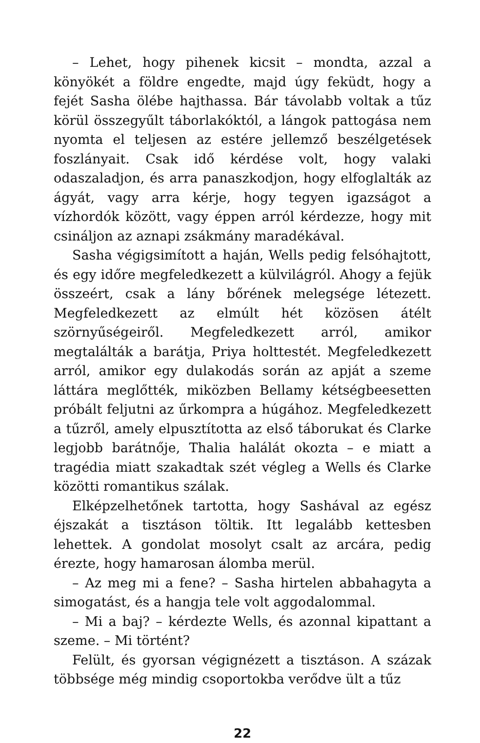– Lehet, hogy pihenek kicsit – mondta, azzal a könyökét a földre engedte, majd úgy feküdt, hogy a fejét Sasha ölébe hajthassa. Bár távolabb voltak a tűz körül összegyűlt táborlakóktól, a lángok pattogása nem nyomta el teljesen az estére jellemző beszélgetések foszlányait. Csak idő kérdése volt, hogy valaki odaszaladjon, és arra panaszkodjon, hogy elfoglalták az ágyát, vagy arra kérje, hogy tegyen igazságot a vízhordók között, vagy éppen arról kérdezze, hogy mit csináljon az aznapi zsákmány maradékával.
Sasha végigsimított a haján, Wells pedig felsóhajtott, és egy időre megfeledkezett a külvilágról. Ahogy a fejük összeért, csak a lány bőrének melegsége létezett. Megfeledkezett az elmúlt hét közösen átélt szörnyűségeiről. Megfeledkezett arról, amikor megtalálták a barátja, Priya holttestét. Megfeledkezett arról, amikor egy dulakodás során az apját a szeme láttára meglőtték, miközben Bellamy kétségbeesetten próbált feljutni az űrkompra a húgához. Megfeledkezett a tűzről, amely elpusztította az első táborukat és Clarke legjobb barátnője, Thalia halálát okozta – e miatt a tragédia miatt szakadtak szét végleg a Wells és Clarke közötti romantikus szálak.
Elképzelhetőnek tartotta, hogy Sashával az egész éjszakát a tisztáson töltik. Itt legalább kettesben lehettek. A gondolat mosolyt csalt az arcára, pedig érezte, hogy hamarosan álomba merül.
– Az meg mi a fene? – Sasha hirtelen abbahagyta a simogatást, és a hangja tele volt aggodalommal.
– Mi a baj? – kérdezte Wells, és azonnal kipattant a szeme. – Mi történt?
Felült, és gyorsan végignézett a tisztáson. A százak többsége még mindig csoportokba verődve ült a tűz
22